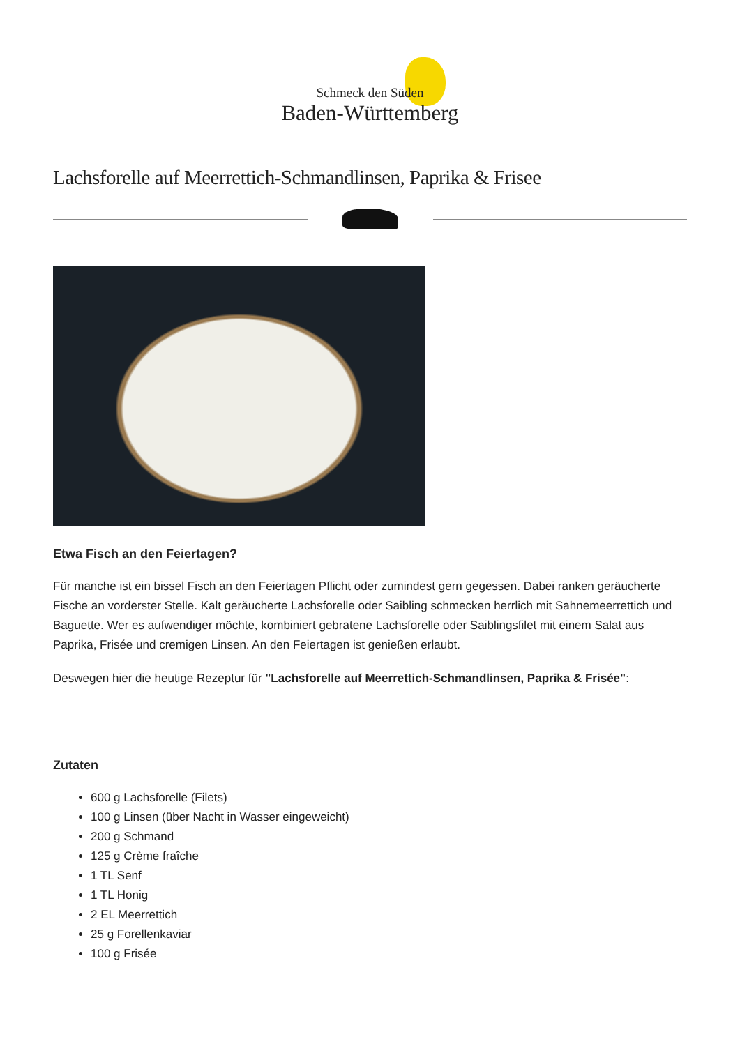Schmeck den Süden
Baden-Württemberg
Lachsforelle auf Meerrettich-Schmandlinsen, Paprika & Frisee
Etwa Fisch an den Feiertagen?
Für manche ist ein bissel Fisch an den Feiertagen Pflicht oder zumindest gern gegessen. Dabei ranken geräucherte Fische an vorderster Stelle. Kalt geräucherte Lachsforelle oder Saibling schmecken herrlich mit Sahnemeerrettich und Baguette. Wer es aufwendiger möchte, kombiniert gebratene Lachsforelle oder Saiblingsfilet mit einem Salat aus Paprika, Frisée und cremigen Linsen. An den Feiertagen ist genießen erlaubt.
Deswegen hier die heutige Rezeptur für "Lachsforelle auf Meerrettich-Schmandlinsen, Paprika & Frisée":
Zutaten
600 g Lachsforelle (Filets)
100 g Linsen (über Nacht in Wasser eingeweicht)
200 g Schmand
125 g Crème fraîche
1 TL Senf
1 TL Honig
2 EL Meerrettich
25 g Forellenkaviar
100 g Frisée